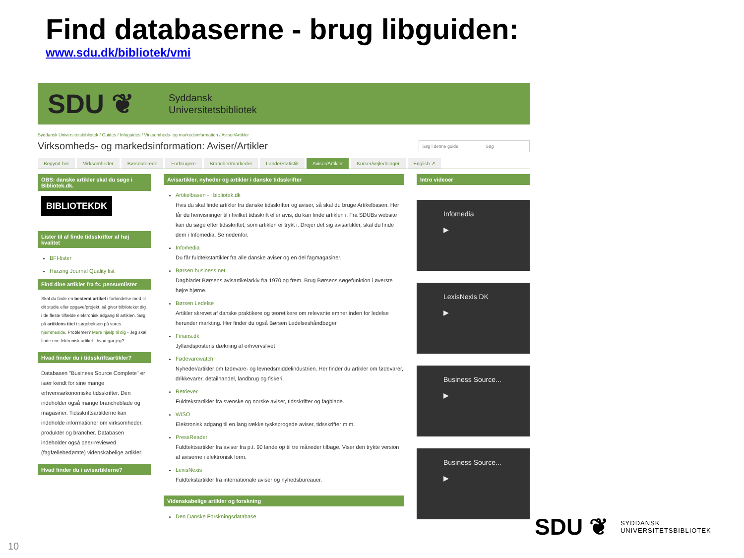Find databaserne - brug libguiden:
www.sdu.dk/bibliotek/vmi
SDU ❦ Syddansk
Universitetsbibliotek
Syddansk Universitetsbibliotek / Guides / Infoguides / Virksomheds- og markedsinformation / Aviser/Artikler
Virksomheds- og markedsinformation: Aviser/Artikler Søg i denne guide Søg
Begynd her Virksomheder Børsnoterede Forbrugere Brancher/markeder Lande/Statistik Aviser/Artikler Kurser/vejledninger English ↗
OBS: danske artikler skal du søge i Bibliotek.dk.
BIBLIOTEKDK
Lister til af finde tidsskrifter af høj kvalitet
BFI-lister
Harzing Journal Quality list
Find dine artikler fra fx. pensumlister
Skal du finde en bestemt artikel i forbindelse med til dit studie eller opgave/projekt, så giver biblioteket dig i de fleste tilfælde elektronisk adgang til artiklen. Søg på artiklens titel i søgeboksen på vores hjemmeside. Problemer? Mere hjælp til dig - Jeg skal finde ene lektronisk artikel - hvad gør jeg?
Hvad finder du i tidsskriftsartikler?
Databasen "Business Source Complete" er især kendt for sine mange erhvervsøkonomiske tidsskrifter. Den indeholder også mange brancheblade og magasiner. Tidsskriftsartiklerne kan indeholde informationer om virksomheder, produkter og brancher. Databasen indeholder også peer-reviewed (fagfællebedømte) videnskabelige artikler.
Hvad finder du i avisartiklerne?
Avisartikler, nyheder og artikler i danske tidsskrifter
Artikelbasen - i bibliotek.dk
Hvis du skal finde artikler fra danske tidsskrifter og aviser, så skal du bruge Artikelbasen. Her får du henvisninger til i hvilket tidsskrift eller avis, du kan finde artiklen i. Fra SDUBs website kan du søge efter tidsskriftet, som artiklen er trykt i. Drejer det sig avisartikler, skal du finde dem i Infomedia. Se nedenfor.
Infomedia
Du får fuldtekstartikler fra alle danske aviser og en del fagmagasiner.
Børsen business net
Dagbladet Børsens avisartikelarkiv fra 1970 og frem. Brug Børsens søgefunktion i øverste højre hjørne.
Børsen Ledelse
Artikler skrevet af danske praktikere og teoretikere om relevante emner inden for ledelse herunder markting. Her finder du også Børsen Ledelseshåndbøger
Finans.dk
Jyllandspostens dækning af erhvervslivet
Fødevarewatch
Nyheder/artikler om fødevare- og levnedsmiddelindustrien. Her finder du artikler om fødevarer, drikkevarer, detailhandel, landbrug og fiskeri.
Retriever
Fuldtekstartikler fra svenske og norske aviser, tidsskrifter og fagblade.
WISO
Elektronisk adgang til en lang række tysksprogede aviser, tidsskrifter m.m.
PressReader
Fuldtektsartikler fra aviser fra p.t. 90 lande op til tre måneder tilbage. Viser den trykte version af aviserne i elektronisk form.
LexisNexis
Fuldtekstartikler fra internationale aviser og nyhedsbureauer.
Videnskabelige artikler og forskning
Den Danske Forskningsdatabase
Intro videoer
Infomedia
▶
LexisNexis DK
▶
Business Source...
▶
Business Source...
▶
SDU ❦ SYDDANSK
UNIVERSITETSBIBLIOTEK
10